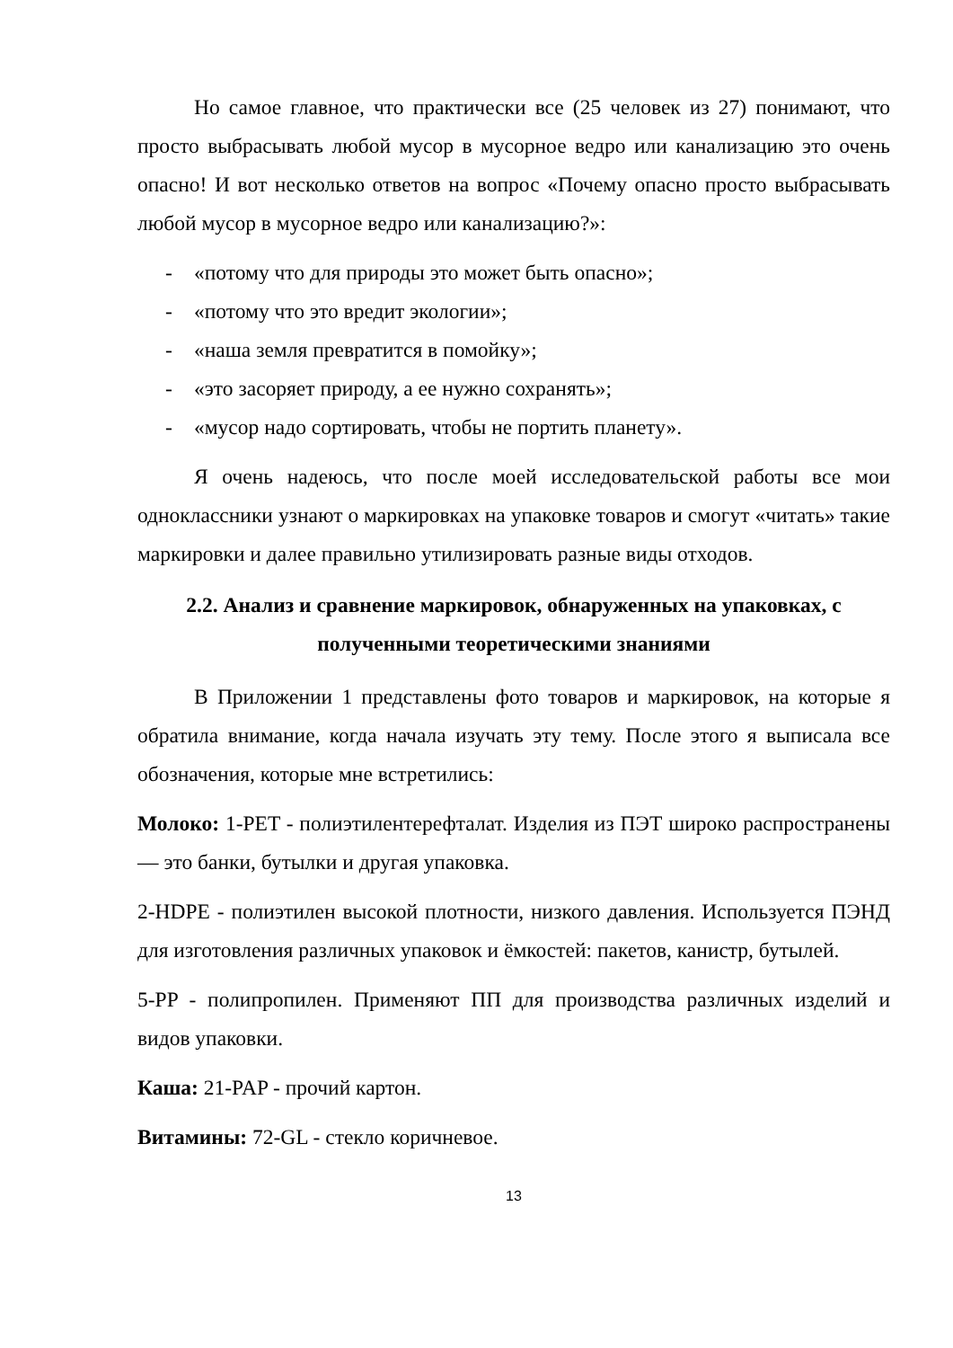Но самое главное, что практически все (25 человек из 27) понимают, что просто выбрасывать любой мусор в мусорное ведро или канализацию это очень опасно! И вот несколько ответов на вопрос «Почему опасно просто выбрасывать любой мусор в мусорное ведро или канализацию?»:
- «потому что для природы это может быть опасно»;
- «потому что это вредит экологии»;
- «наша земля превратится в помойку»;
- «это засоряет природу, а ее нужно сохранять»;
- «мусор надо сортировать, чтобы не портить планету».
Я очень надеюсь, что после моей исследовательской работы все мои одноклассники узнают о маркировках на упаковке товаров и смогут «читать» такие маркировки и далее правильно утилизировать разные виды отходов.
2.2. Анализ и сравнение маркировок, обнаруженных на упаковках, с полученными теоретическими знаниями
В Приложении 1 представлены фото товаров и маркировок, на которые я обратила внимание, когда начала изучать эту тему. После этого я выписала все обозначения, которые мне встретились:
Молоко: 1-PET - полиэтилентерефталат. Изделия из ПЭТ широко распространены — это банки, бутылки и другая упаковка.
2-HDPE - полиэтилен высокой плотности, низкого давления. Используется ПЭНД для изготовления различных упаковок и ёмкостей: пакетов, канистр, бутылей.
5-PP - полипропилен. Применяют ПП для производства различных изделий и видов упаковки.
Каша: 21-PAP - прочий картон.
Витамины: 72-GL - стекло коричневое.
13